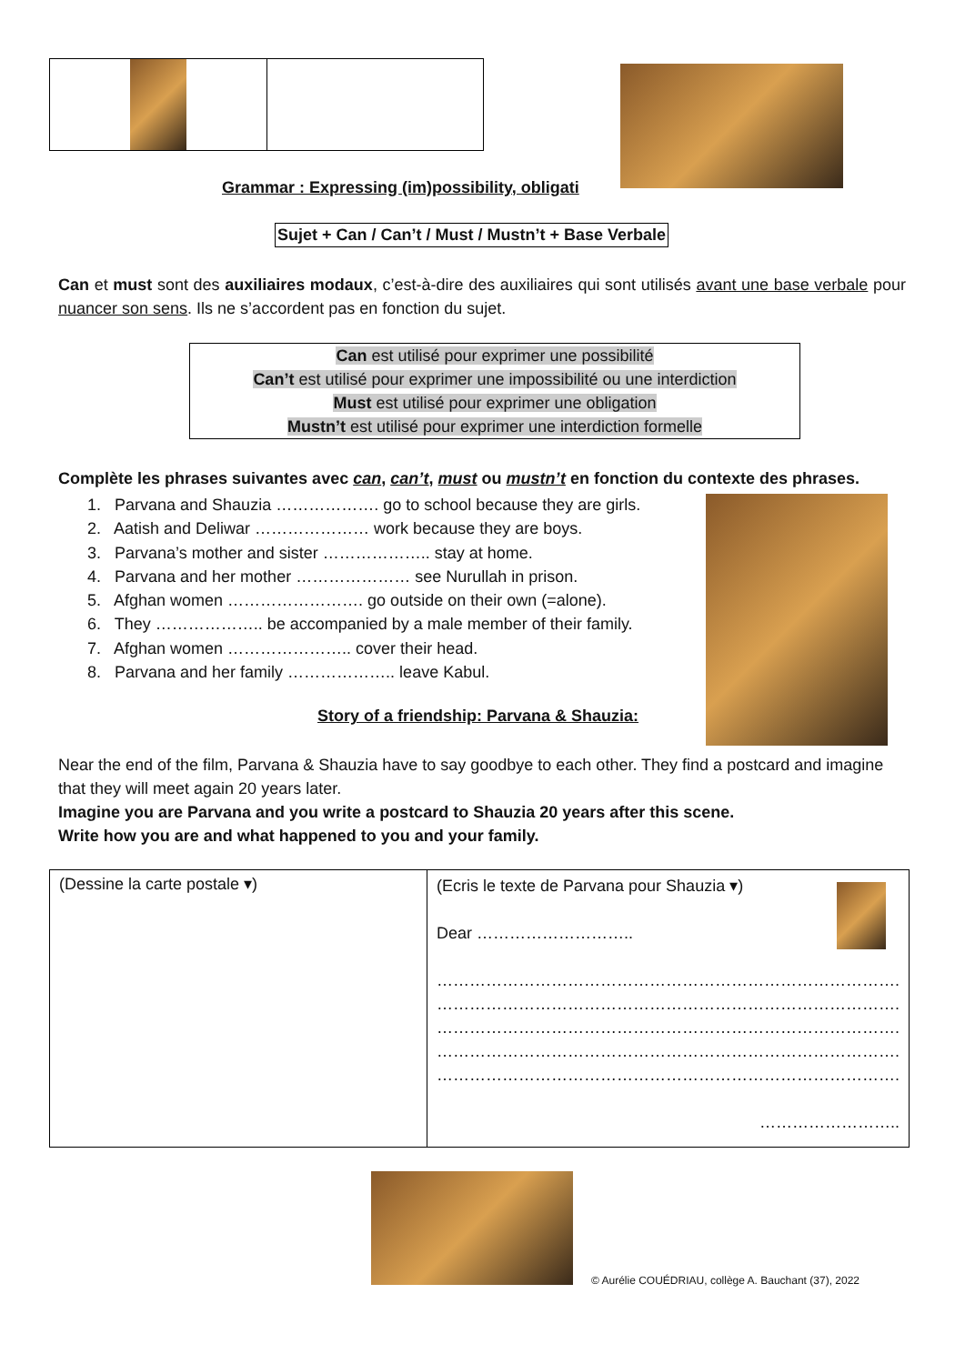Grammar : Expressing (im)possibility, obligati
Sujet + Can / Can’t / Must / Mustn’t + Base Verbale
Can et must sont des auxiliaires modaux, c’est-à-dire des auxiliaires qui sont utilisés avant une base verbale pour nuancer son sens. Ils ne s’accordent pas en fonction du sujet.
Can est utilisé pour exprimer une possibilité
Can’t est utilisé pour exprimer une impossibilité ou une interdiction
Must est utilisé pour exprimer une obligation
Mustn’t est utilisé pour exprimer une interdiction formelle
Complète les phrases suivantes avec can, can’t, must ou mustn’t en fonction du contexte des phrases.
1. Parvana and Shauzia ………………. go to school because they are girls.
2. Aatish and Deliwar ………………… work because they are boys.
3. Parvana’s mother and sister ……………….. stay at home.
4. Parvana and her mother ………………… see Nurullah in prison.
5. Afghan women ……………………. go outside on their own (=alone).
6. They ……………….. be accompanied by a male member of their family.
7. Afghan women ………………….. cover their head.
8. Parvana and her family ……………….. leave Kabul.
Story of a friendship: Parvana & Shauzia:
Near the end of the film, Parvana & Shauzia have to say goodbye to each other. They find a postcard and imagine that they will meet again 20 years later.
Imagine you are Parvana and you write a postcard to Shauzia 20 years after this scene.
Write how you are and what happened to you and your family.
| (Dessine la carte postale ▾) | (Ecris le texte de Parvana pour Shauzia ▾) Dear ……………………….. …………………………………………………………………………. …………………………………………………………………………. …………………………………………………………………………. …………………………………………………………………………. …………………………………………………………………………. …………………….. |
© Aurélie COUÉDRIAU, collège A. Bauchant (37), 2022